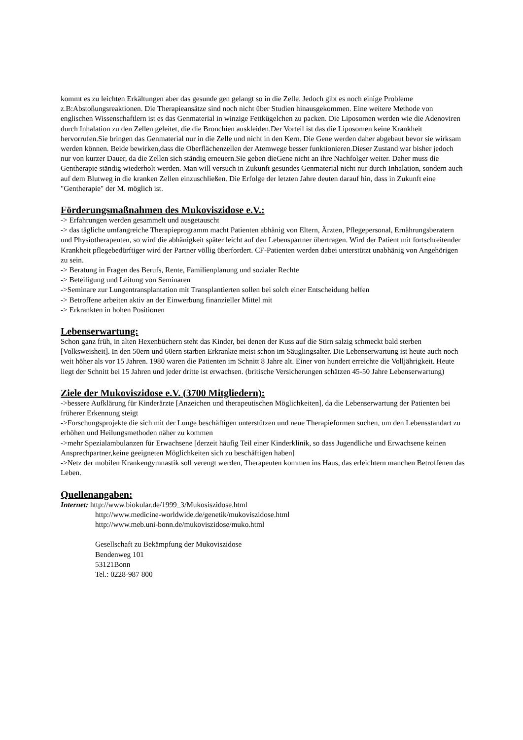kommt es zu leichten Erkältungen aber das gesunde gen gelangt so in die Zelle. Jedoch gibt es noch einige Probleme z.B:Abstoßungsreaktionen. Die Therapieansätze sind noch nicht über Studien hinausgekommen. Eine weitere Methode von englischen Wissenschaftlern ist es das Genmaterial in winzige Fettkügelchen zu packen. Die Liposomen werden wie die Adenoviren durch Inhalation zu den Zellen geleitet, die die Bronchien auskleiden.Der Vorteil ist das die Liposomen keine Krankheit hervorrufen.Sie bringen das Genmaterial nur in die Zelle und nicht in den Kern. Die Gene werden daher abgebaut bevor sie wirksam werden können. Beide bewirken,dass die Oberflächenzellen der Atemwege besser funktionieren.Dieser Zustand war bisher jedoch nur von kurzer Dauer, da die Zellen sich ständig erneuern.Sie geben dieGene nicht an ihre Nachfolger weiter. Daher muss die Gentherapie ständig wiederholt werden. Man will versuch in Zukunft gesundes Genmaterial nicht nur durch Inhalation, sondern auch auf dem Blutweg in die kranken Zellen einzuschließen. Die Erfolge der letzten Jahre deuten darauf hin, dass in Zukunft eine "Gentherapie" der M. möglich ist.
Förderungsmaßnahmen des Mukoviszidose e.V.:
-> Erfahrungen werden gesammelt und ausgetauscht
-> das tägliche umfangreiche Therapieprogramm macht Patienten abhänig von Eltern, Ärzten, Pflegepersonal, Ernährungsberatern und Physiotherapeuten, so wird die abhänigkeit später leicht auf den Lebenspartner übertragen. Wird der Patient mit fortschreitender Krankheit pflegebedürftiger wird der Partner völlig überfordert. CF-Patienten werden dabei unterstützt unabhänig von Angehörigen zu sein.
-> Beratung in Fragen des Berufs, Rente, Familienplanung und sozialer Rechte
-> Beteiligung und Leitung von Seminaren
->Seminare zur Lungentransplantation mit Transplantierten sollen bei solch einer Entscheidung helfen
-> Betroffene arbeiten aktiv an der Einwerbung finanzieller Mittel mit
-> Erkrankten in hohen Positionen
Lebenserwartung:
Schon ganz früh, in alten Hexenbüchern steht das Kinder, bei denen der Kuss auf die Stirn salzig schmeckt bald sterben [Volksweisheit]. In den 50ern und 60ern starben Erkrankte meist schon im Säuglingsalter. Die Lebenserwartung ist heute auch noch weit höher als vor 15 Jahren. 1980 waren die Patienten im Schnitt 8 Jahre alt. Einer von hundert erreichte die Volljährigkeit. Heute liegt der Schnitt bei 15 Jahren und jeder dritte ist erwachsen. (britische Versicherungen schätzen 45-50 Jahre Lebenserwartung)
Ziele der Mukoviszidose e.V. (3700 Mitgliedern):
->bessere Aufklärung für Kinderärzte [Anzeichen und therapeutischen Möglichkeiten], da die Lebenserwartung der Patienten bei früherer Erkennung steigt
->Forschungsprojekte die sich mit der Lunge beschäftigen unterstützen und neue Therapieformen suchen, um den Lebensstandart zu erhöhen und Heilungsmethoden näher zu kommen
->mehr Spezialambulanzen für Erwachsene [derzeit häufig Teil einer Kinderklinik, so dass Jugendliche und Erwachsene keinen Ansprechpartner,keine geeigneten Möglichkeiten sich zu beschäftigen haben]
->Netz der mobilen Krankengymnastik soll verengt werden, Therapeuten kommen ins Haus, das erleichtern manchen Betroffenen das Leben.
Quellenangaben:
Internet: http://www.biokular.de/1999_3/Mukosiszidose.html
http://www.medicine-worldwide.de/genetik/mukoviszidose.html
http://www.meb.uni-bonn.de/mukoviszidose/muko.html
Gesellschaft zu Bekämpfung der Mukoviszidose
Bendenweg 101
53121Bonn
Tel.: 0228-987 800